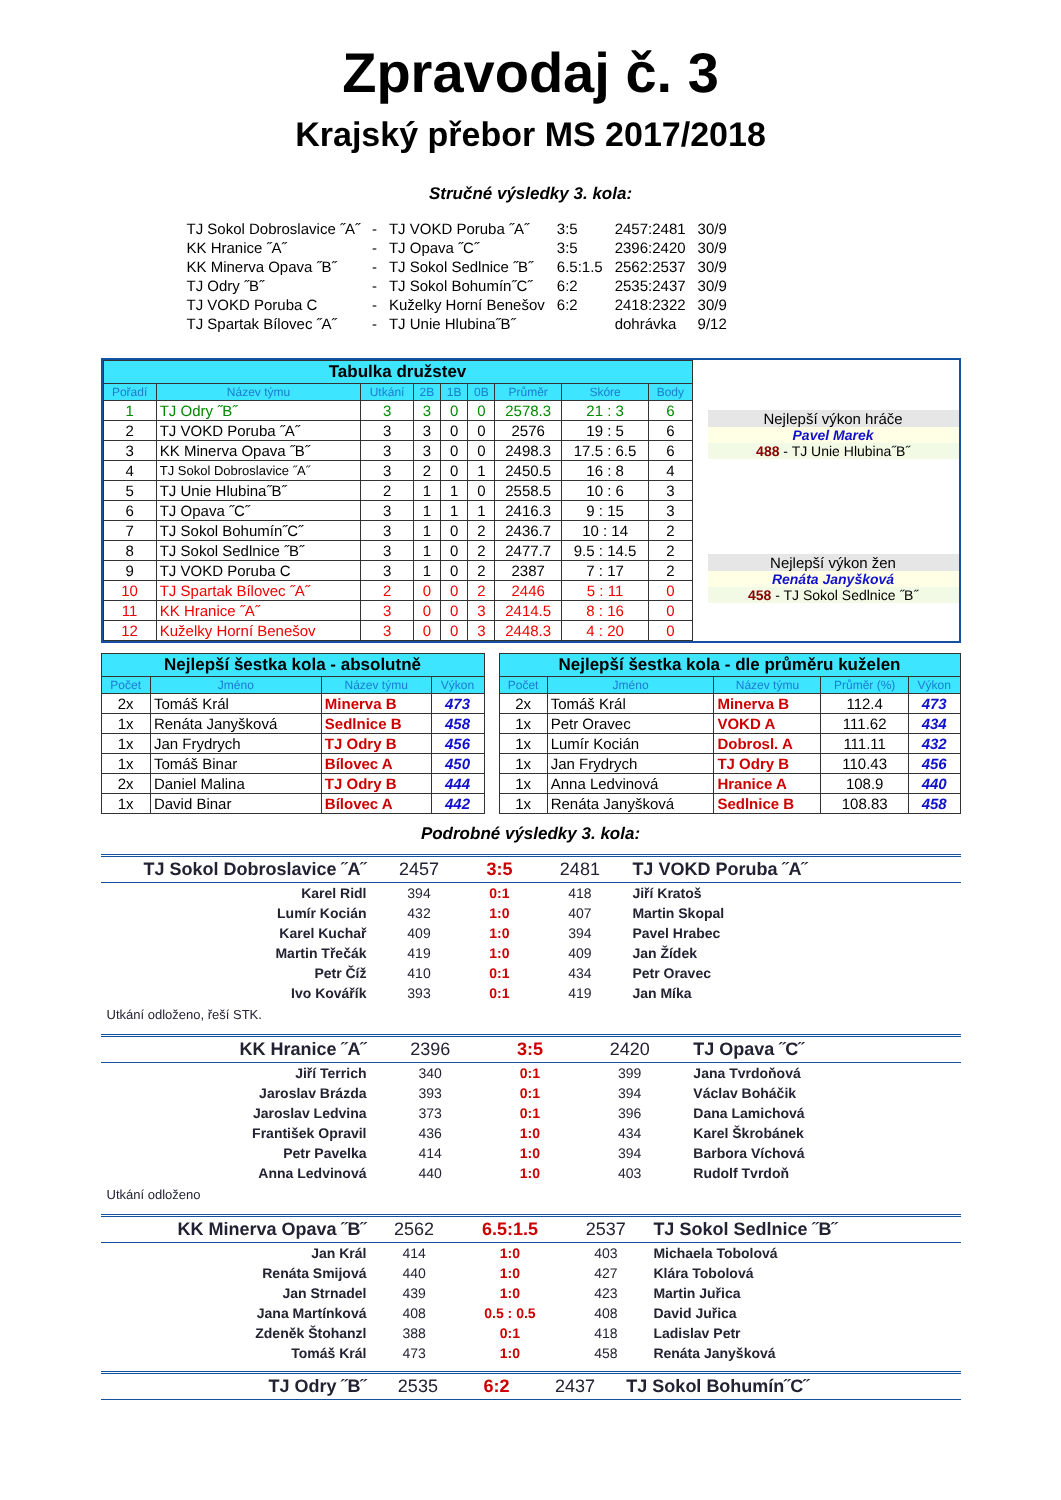Zpravodaj č. 3
Krajský přebor MS 2017/2018
Stručné výsledky 3. kola:
| TJ Sokol Dobroslavice ˝A˝ | - | TJ VOKD Poruba ˝A˝ | 3:5 | 2457:2481 | 30/9 |
| KK Hranice ˝A˝ | - | TJ Opava ˝C˝ | 3:5 | 2396:2420 | 30/9 |
| KK Minerva Opava ˝B˝ | - | TJ Sokol Sedlnice ˝B˝ | 6.5:1.5 | 2562:2537 | 30/9 |
| TJ Odry ˝B˝ | - | TJ Sokol Bohumín˝C˝ | 6:2 | 2535:2437 | 30/9 |
| TJ VOKD Poruba C | - | Kuželky Horní Benešov | 6:2 | 2418:2322 | 30/9 |
| TJ Spartak Bílovec ˝A˝ | - | TJ Unie Hlubina˝B˝ | | dohrávka | 9/12 |
| Tabulka družstev | | | | | | | | |
| Pořadí | Název týmu | Utkání | 2B | 1B | 0B | Průměr | Skóre | Body |
| 1 | TJ Odry ˝B˝ | 3 | 3 | 0 | 0 | 2578.3 | 21 : 3 | 6 |
| 2 | TJ VOKD Poruba ˝A˝ | 3 | 3 | 0 | 0 | 2576 | 19 : 5 | 6 |
| 3 | KK Minerva Opava ˝B˝ | 3 | 3 | 0 | 0 | 2498.3 | 17.5 : 6.5 | 6 |
| 4 | TJ Sokol Dobroslavice ˝A˝ | 3 | 2 | 0 | 1 | 2450.5 | 16 : 8 | 4 |
| 5 | TJ Unie Hlubina˝B˝ | 2 | 1 | 1 | 0 | 2558.5 | 10 : 6 | 3 |
| 6 | TJ Opava ˝C˝ | 3 | 1 | 1 | 1 | 2416.3 | 9 : 15 | 3 |
| 7 | TJ Sokol Bohumín˝C˝ | 3 | 1 | 0 | 2 | 2436.7 | 10 : 14 | 2 |
| 8 | TJ Sokol Sedlnice ˝B˝ | 3 | 1 | 0 | 2 | 2477.7 | 9.5 : 14.5 | 2 |
| 9 | TJ VOKD Poruba C | 3 | 1 | 0 | 2 | 2387 | 7 : 17 | 2 |
| 10 | TJ Spartak Bílovec ˝A˝ | 2 | 0 | 0 | 2 | 2446 | 5 : 11 | 0 |
| 11 | KK Hranice ˝A˝ | 3 | 0 | 0 | 3 | 2414.5 | 8 : 16 | 0 |
| 12 | Kuželky Horní Benešov | 3 | 0 | 0 | 3 | 2448.3 | 4 : 20 | 0 |
Nejlepší výkon hráče
Pavel Marek
488 - TJ Unie Hlubina˝B˝
Nejlepší výkon žen
Renáta Janyšková
458 - TJ Sokol Sedlnice ˝B˝
| Nejlepší šestka kola - absolutně | | | |
| Počet | Jméno | Název týmu | Výkon |
| 2x | Tomáš Král | Minerva B | 473 |
| 1x | Renáta Janyšková | Sedlnice B | 458 |
| 1x | Jan Frydrych | TJ Odry B | 456 |
| 1x | Tomáš Binar | Bílovec A | 450 |
| 2x | Daniel Malina | TJ Odry B | 444 |
| 1x | David Binar | Bílovec A | 442 |
| Nejlepší šestka kola - dle průměru kuželen | | | | |
| Počet | Jméno | Název týmu | Průměr (%) | Výkon |
| 2x | Tomáš Král | Minerva B | 112.4 | 473 |
| 1x | Petr Oravec | VOKD A | 111.62 | 434 |
| 1x | Lumír Kocián | Dobrosl. A | 111.11 | 432 |
| 1x | Jan Frydrych | TJ Odry B | 110.43 | 456 |
| 1x | Anna Ledvinová | Hranice A | 108.9 | 440 |
| 1x | Renáta Janyšková | Sedlnice B | 108.83 | 458 |
Podrobné výsledky 3. kola:
| TJ Sokol Dobroslavice ˝A˝ | 2457 | 3:5 | 2481 | TJ VOKD Poruba ˝A˝ |
| Karel Ridl | 394 | 0:1 | 418 | Jiří Kratoš |
| Lumír Kocián | 432 | 1:0 | 407 | Martin Skopal |
| Karel Kuchař | 409 | 1:0 | 394 | Pavel Hrabec |
| Martin Třečák | 419 | 1:0 | 409 | Jan Žídek |
| Petr Číž | 410 | 0:1 | 434 | Petr Oravec |
| Ivo Kovářík | 393 | 0:1 | 419 | Jan Míka |
Utkání odloženo, řeší STK.
| KK Hranice ˝A˝ | 2396 | 3:5 | 2420 | TJ Opava ˝C˝ |
| Jiří Terrich | 340 | 0:1 | 399 | Jana Tvrdoňová |
| Jaroslav Brázda | 393 | 0:1 | 394 | Václav Boháčik |
| Jaroslav Ledvina | 373 | 0:1 | 396 | Dana Lamichová |
| František Opravil | 436 | 1:0 | 434 | Karel Škrobánek |
| Petr Pavelka | 414 | 1:0 | 394 | Barbora Víchová |
| Anna Ledvinová | 440 | 1:0 | 403 | Rudolf Tvrdoň |
Utkání odloženo
| KK Minerva Opava ˝B˝ | 2562 | 6.5:1.5 | 2537 | TJ Sokol Sedlnice ˝B˝ |
| Jan Král | 414 | 1:0 | 403 | Michaela Tobolová |
| Renáta Smijová | 440 | 1:0 | 427 | Klára Tobolová |
| Jan Strnadel | 439 | 1:0 | 423 | Martin Juřica |
| Jana Martínková | 408 | 0.5 : 0.5 | 408 | David Juřica |
| Zdeněk Štohanzl | 388 | 0:1 | 418 | Ladislav Petr |
| Tomáš Král | 473 | 1:0 | 458 | Renáta Janyšková |
| TJ Odry ˝B˝ | 2535 | 6:2 | 2437 | TJ Sokol Bohumín˝C˝ |